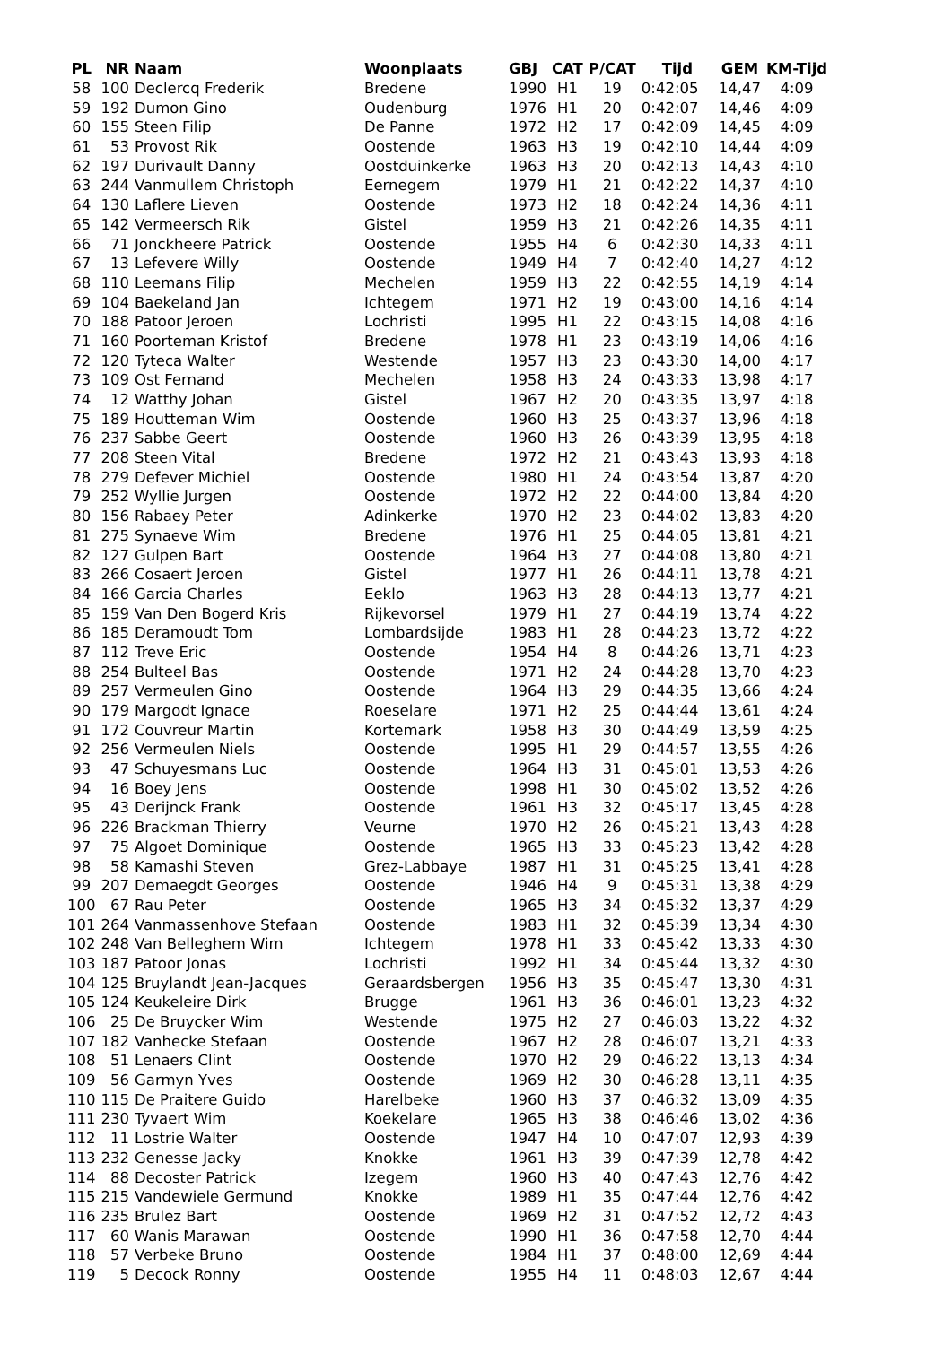| PL | NR | Naam | Woonplaats | GBJ | CAT | P/CAT | Tijd | GEM | KM-Tijd |
| --- | --- | --- | --- | --- | --- | --- | --- | --- | --- |
| 58 | 100 | Declercq Frederik | Bredene | 1990 | H1 | 19 | 0:42:05 | 14,47 | 4:09 |
| 59 | 192 | Dumon Gino | Oudenburg | 1976 | H1 | 20 | 0:42:07 | 14,46 | 4:09 |
| 60 | 155 | Steen Filip | De Panne | 1972 | H2 | 17 | 0:42:09 | 14,45 | 4:09 |
| 61 | 53 | Provost Rik | Oostende | 1963 | H3 | 19 | 0:42:10 | 14,44 | 4:09 |
| 62 | 197 | Durivault Danny | Oostduinkerke | 1963 | H3 | 20 | 0:42:13 | 14,43 | 4:10 |
| 63 | 244 | Vanmullem Christoph | Eernegem | 1979 | H1 | 21 | 0:42:22 | 14,37 | 4:10 |
| 64 | 130 | Laflere Lieven | Oostende | 1973 | H2 | 18 | 0:42:24 | 14,36 | 4:11 |
| 65 | 142 | Vermeersch Rik | Gistel | 1959 | H3 | 21 | 0:42:26 | 14,35 | 4:11 |
| 66 | 71 | Jonckheere Patrick | Oostende | 1955 | H4 | 6 | 0:42:30 | 14,33 | 4:11 |
| 67 | 13 | Lefevere Willy | Oostende | 1949 | H4 | 7 | 0:42:40 | 14,27 | 4:12 |
| 68 | 110 | Leemans Filip | Mechelen | 1959 | H3 | 22 | 0:42:55 | 14,19 | 4:14 |
| 69 | 104 | Baekeland Jan | Ichtegem | 1971 | H2 | 19 | 0:43:00 | 14,16 | 4:14 |
| 70 | 188 | Patoor Jeroen | Lochristi | 1995 | H1 | 22 | 0:43:15 | 14,08 | 4:16 |
| 71 | 160 | Poorteman Kristof | Bredene | 1978 | H1 | 23 | 0:43:19 | 14,06 | 4:16 |
| 72 | 120 | Tyteca Walter | Westende | 1957 | H3 | 23 | 0:43:30 | 14,00 | 4:17 |
| 73 | 109 | Ost Fernand | Mechelen | 1958 | H3 | 24 | 0:43:33 | 13,98 | 4:17 |
| 74 | 12 | Watthy Johan | Gistel | 1967 | H2 | 20 | 0:43:35 | 13,97 | 4:18 |
| 75 | 189 | Houtteman Wim | Oostende | 1960 | H3 | 25 | 0:43:37 | 13,96 | 4:18 |
| 76 | 237 | Sabbe Geert | Oostende | 1960 | H3 | 26 | 0:43:39 | 13,95 | 4:18 |
| 77 | 208 | Steen Vital | Bredene | 1972 | H2 | 21 | 0:43:43 | 13,93 | 4:18 |
| 78 | 279 | Defever Michiel | Oostende | 1980 | H1 | 24 | 0:43:54 | 13,87 | 4:20 |
| 79 | 252 | Wyllie Jurgen | Oostende | 1972 | H2 | 22 | 0:44:00 | 13,84 | 4:20 |
| 80 | 156 | Rabaey Peter | Adinkerke | 1970 | H2 | 23 | 0:44:02 | 13,83 | 4:20 |
| 81 | 275 | Synaeve Wim | Bredene | 1976 | H1 | 25 | 0:44:05 | 13,81 | 4:21 |
| 82 | 127 | Gulpen Bart | Oostende | 1964 | H3 | 27 | 0:44:08 | 13,80 | 4:21 |
| 83 | 266 | Cosaert Jeroen | Gistel | 1977 | H1 | 26 | 0:44:11 | 13,78 | 4:21 |
| 84 | 166 | Garcia Charles | Eeklo | 1963 | H3 | 28 | 0:44:13 | 13,77 | 4:21 |
| 85 | 159 | Van Den Bogerd Kris | Rijkevorsel | 1979 | H1 | 27 | 0:44:19 | 13,74 | 4:22 |
| 86 | 185 | Deramoudt Tom | Lombardsijde | 1983 | H1 | 28 | 0:44:23 | 13,72 | 4:22 |
| 87 | 112 | Treve Eric | Oostende | 1954 | H4 | 8 | 0:44:26 | 13,71 | 4:23 |
| 88 | 254 | Bulteel Bas | Oostende | 1971 | H2 | 24 | 0:44:28 | 13,70 | 4:23 |
| 89 | 257 | Vermeulen Gino | Oostende | 1964 | H3 | 29 | 0:44:35 | 13,66 | 4:24 |
| 90 | 179 | Margodt Ignace | Roeselare | 1971 | H2 | 25 | 0:44:44 | 13,61 | 4:24 |
| 91 | 172 | Couvreur Martin | Kortemark | 1958 | H3 | 30 | 0:44:49 | 13,59 | 4:25 |
| 92 | 256 | Vermeulen Niels | Oostende | 1995 | H1 | 29 | 0:44:57 | 13,55 | 4:26 |
| 93 | 47 | Schuyesmans Luc | Oostende | 1964 | H3 | 31 | 0:45:01 | 13,53 | 4:26 |
| 94 | 16 | Boey Jens | Oostende | 1998 | H1 | 30 | 0:45:02 | 13,52 | 4:26 |
| 95 | 43 | Derijnck Frank | Oostende | 1961 | H3 | 32 | 0:45:17 | 13,45 | 4:28 |
| 96 | 226 | Brackman Thierry | Veurne | 1970 | H2 | 26 | 0:45:21 | 13,43 | 4:28 |
| 97 | 75 | Algoet Dominique | Oostende | 1965 | H3 | 33 | 0:45:23 | 13,42 | 4:28 |
| 98 | 58 | Kamashi Steven | Grez-Labbaye | 1987 | H1 | 31 | 0:45:25 | 13,41 | 4:28 |
| 99 | 207 | Demaegdt Georges | Oostende | 1946 | H4 | 9 | 0:45:31 | 13,38 | 4:29 |
| 100 | 67 | Rau Peter | Oostende | 1965 | H3 | 34 | 0:45:32 | 13,37 | 4:29 |
| 101 | 264 | Vanmassenhove Stefaan | Oostende | 1983 | H1 | 32 | 0:45:39 | 13,34 | 4:30 |
| 102 | 248 | Van Belleghem Wim | Ichtegem | 1978 | H1 | 33 | 0:45:42 | 13,33 | 4:30 |
| 103 | 187 | Patoor Jonas | Lochristi | 1992 | H1 | 34 | 0:45:44 | 13,32 | 4:30 |
| 104 | 125 | Bruylandt Jean-Jacques | Geraardsbergen | 1956 | H3 | 35 | 0:45:47 | 13,30 | 4:31 |
| 105 | 124 | Keukeleire Dirk | Brugge | 1961 | H3 | 36 | 0:46:01 | 13,23 | 4:32 |
| 106 | 25 | De Bruycker Wim | Westende | 1975 | H2 | 27 | 0:46:03 | 13,22 | 4:32 |
| 107 | 182 | Vanhecke Stefaan | Oostende | 1967 | H2 | 28 | 0:46:07 | 13,21 | 4:33 |
| 108 | 51 | Lenaers Clint | Oostende | 1970 | H2 | 29 | 0:46:22 | 13,13 | 4:34 |
| 109 | 56 | Garmyn Yves | Oostende | 1969 | H2 | 30 | 0:46:28 | 13,11 | 4:35 |
| 110 | 115 | De Praitere Guido | Harelbeke | 1960 | H3 | 37 | 0:46:32 | 13,09 | 4:35 |
| 111 | 230 | Tyvaert Wim | Koekelare | 1965 | H3 | 38 | 0:46:46 | 13,02 | 4:36 |
| 112 | 11 | Lostrie Walter | Oostende | 1947 | H4 | 10 | 0:47:07 | 12,93 | 4:39 |
| 113 | 232 | Genesse Jacky | Knokke | 1961 | H3 | 39 | 0:47:39 | 12,78 | 4:42 |
| 114 | 88 | Decoster Patrick | Izegem | 1960 | H3 | 40 | 0:47:43 | 12,76 | 4:42 |
| 115 | 215 | Vandewiele Germund | Knokke | 1989 | H1 | 35 | 0:47:44 | 12,76 | 4:42 |
| 116 | 235 | Brulez Bart | Oostende | 1969 | H2 | 31 | 0:47:52 | 12,72 | 4:43 |
| 117 | 60 | Wanis Marawan | Oostende | 1990 | H1 | 36 | 0:47:58 | 12,70 | 4:44 |
| 118 | 57 | Verbeke Bruno | Oostende | 1984 | H1 | 37 | 0:48:00 | 12,69 | 4:44 |
| 119 | 5 | Decock Ronny | Oostende | 1955 | H4 | 11 | 0:48:03 | 12,67 | 4:44 |